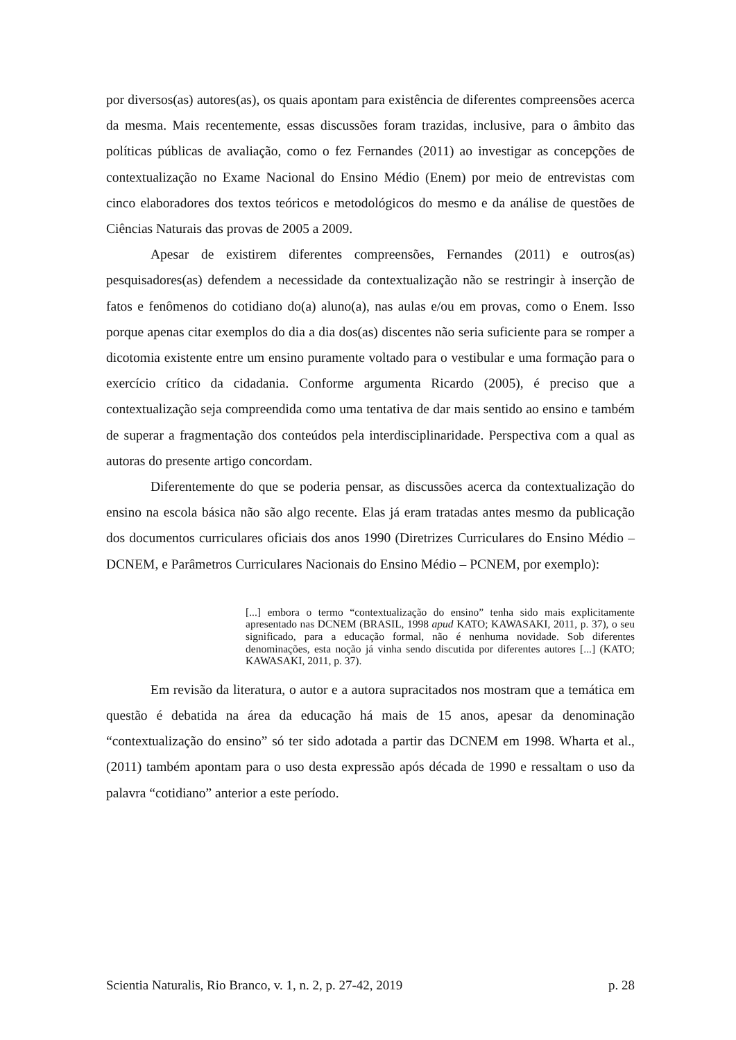por diversos(as) autores(as), os quais apontam para existência de diferentes compreensões acerca da mesma. Mais recentemente, essas discussões foram trazidas, inclusive, para o âmbito das políticas públicas de avaliação, como o fez Fernandes (2011) ao investigar as concepções de contextualização no Exame Nacional do Ensino Médio (Enem) por meio de entrevistas com cinco elaboradores dos textos teóricos e metodológicos do mesmo e da análise de questões de Ciências Naturais das provas de 2005 a 2009.
Apesar de existirem diferentes compreensões, Fernandes (2011) e outros(as) pesquisadores(as) defendem a necessidade da contextualização não se restringir à inserção de fatos e fenômenos do cotidiano do(a) aluno(a), nas aulas e/ou em provas, como o Enem. Isso porque apenas citar exemplos do dia a dia dos(as) discentes não seria suficiente para se romper a dicotomia existente entre um ensino puramente voltado para o vestibular e uma formação para o exercício crítico da cidadania. Conforme argumenta Ricardo (2005), é preciso que a contextualização seja compreendida como uma tentativa de dar mais sentido ao ensino e também de superar a fragmentação dos conteúdos pela interdisciplinaridade. Perspectiva com a qual as autoras do presente artigo concordam.
Diferentemente do que se poderia pensar, as discussões acerca da contextualização do ensino na escola básica não são algo recente. Elas já eram tratadas antes mesmo da publicação dos documentos curriculares oficiais dos anos 1990 (Diretrizes Curriculares do Ensino Médio – DCNEM, e Parâmetros Curriculares Nacionais do Ensino Médio – PCNEM, por exemplo):
[...] embora o termo “contextualização do ensino” tenha sido mais explicitamente apresentado nas DCNEM (BRASIL, 1998 apud KATO; KAWASAKI, 2011, p. 37), o seu significado, para a educação formal, não é nenhuma novidade. Sob diferentes denominações, esta noção já vinha sendo discutida por diferentes autores [...] (KATO; KAWASAKI, 2011, p. 37).
Em revisão da literatura, o autor e a autora supracitados nos mostram que a temática em questão é debatida na área da educação há mais de 15 anos, apesar da denominação “contextualização do ensino” só ter sido adotada a partir das DCNEM em 1998. Wharta et al., (2011) também apontam para o uso desta expressão após década de 1990 e ressaltam o uso da palavra “cotidiano” anterior a este período.
Scientia Naturalis, Rio Branco, v. 1, n. 2, p. 27-42, 2019 p. 28